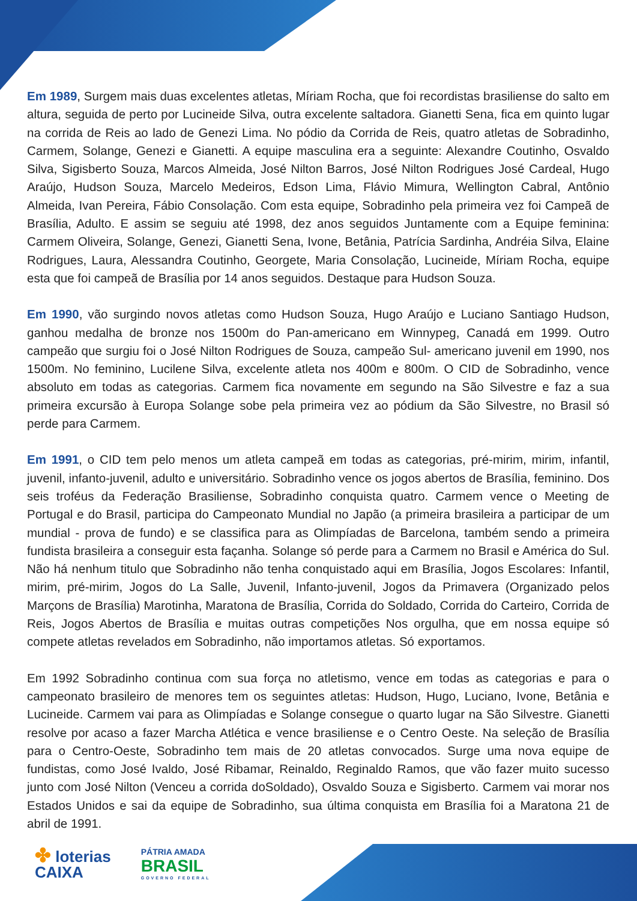Em 1989, Surgem mais duas excelentes atletas, Míriam Rocha, que foi recordistas brasiliense do salto em altura, seguida de perto por Lucineide Silva, outra excelente saltadora. Gianetti Sena, fica em quinto lugar na corrida de Reis ao lado de Genezi Lima. No pódio da Corrida de Reis, quatro atletas de Sobradinho, Carmem, Solange, Genezi e Gianetti. A equipe masculina era a seguinte: Alexandre Coutinho, Osvaldo Silva, Sigisberto Souza, Marcos Almeida, José Nilton Barros, José Nilton Rodrigues José Cardeal, Hugo Araújo, Hudson Souza, Marcelo Medeiros, Edson Lima, Flávio Mimura, Wellington Cabral, Antônio Almeida, Ivan Pereira, Fábio Consolação. Com esta equipe, Sobradinho pela primeira vez foi Campeã de Brasília, Adulto. E assim se seguiu até 1998, dez anos seguidos Juntamente com a Equipe feminina: Carmem Oliveira, Solange, Genezi, Gianetti Sena, Ivone, Betânia, Patrícia Sardinha, Andréia Silva, Elaine Rodrigues, Laura, Alessandra Coutinho, Georgete, Maria Consolação, Lucineide, Míriam Rocha, equipe esta que foi campeã de Brasília por 14 anos seguidos. Destaque para Hudson Souza.
Em 1990, vão surgindo novos atletas como Hudson Souza, Hugo Araújo e Luciano Santiago Hudson, ganhou medalha de bronze nos 1500m do Pan-americano em Winnypeg, Canadá em 1999. Outro campeão que surgiu foi o José Nilton Rodrigues de Souza, campeão Sul- americano juvenil em 1990, nos 1500m. No feminino, Lucilene Silva, excelente atleta nos 400m e 800m. O CID de Sobradinho, vence absoluto em todas as categorias. Carmem fica novamente em segundo na São Silvestre e faz a sua primeira excursão à Europa Solange sobe pela primeira vez ao pódium da São Silvestre, no Brasil só perde para Carmem.
Em 1991, o CID tem pelo menos um atleta campeã em todas as categorias, pré-mirim, mirim, infantil, juvenil, infanto-juvenil, adulto e universitário. Sobradinho vence os jogos abertos de Brasília, feminino. Dos seis troféus da Federação Brasiliense, Sobradinho conquista quatro. Carmem vence o Meeting de Portugal e do Brasil, participa do Campeonato Mundial no Japão (a primeira brasileira a participar de um mundial - prova de fundo) e se classifica para as Olimpíadas de Barcelona, também sendo a primeira fundista brasileira a conseguir esta façanha. Solange só perde para a Carmem no Brasil e América do Sul. Não há nenhum titulo que Sobradinho não tenha conquistado aqui em Brasília, Jogos Escolares: Infantil, mirim, pré-mirim, Jogos do La Salle, Juvenil, Infanto-juvenil, Jogos da Primavera (Organizado pelos Marçons de Brasília) Marotinha, Maratona de Brasília, Corrida do Soldado, Corrida do Carteiro, Corrida de Reis, Jogos Abertos de Brasília e muitas outras competições Nos orgulha, que em nossa equipe só compete atletas revelados em Sobradinho, não importamos atletas. Só exportamos.
Em 1992 Sobradinho continua com sua força no atletismo, vence em todas as categorias e para o campeonato brasileiro de menores tem os seguintes atletas: Hudson, Hugo, Luciano, Ivone, Betânia e Lucineide. Carmem vai para as Olimpíadas e Solange consegue o quarto lugar na São Silvestre. Gianetti resolve por acaso a fazer Marcha Atlética e vence brasiliense e o Centro Oeste. Na seleção de Brasília para o Centro-Oeste, Sobradinho tem mais de 20 atletas convocados. Surge uma nova equipe de fundistas, como José Ivaldo, José Ribamar, Reinaldo, Reginaldo Ramos, que vão fazer muito sucesso junto com José Nilton (Venceu a corrida doSoldado), Osvaldo Souza e Sigisberto. Carmem vai morar nos Estados Unidos e sai da equipe de Sobradinho, sua última conquista em Brasília foi a Maratona 21 de abril de 1991.
✤ loterias
CAIXA
PÁTRIA AMADA
BRASIL
GOVERNO FEDERAL